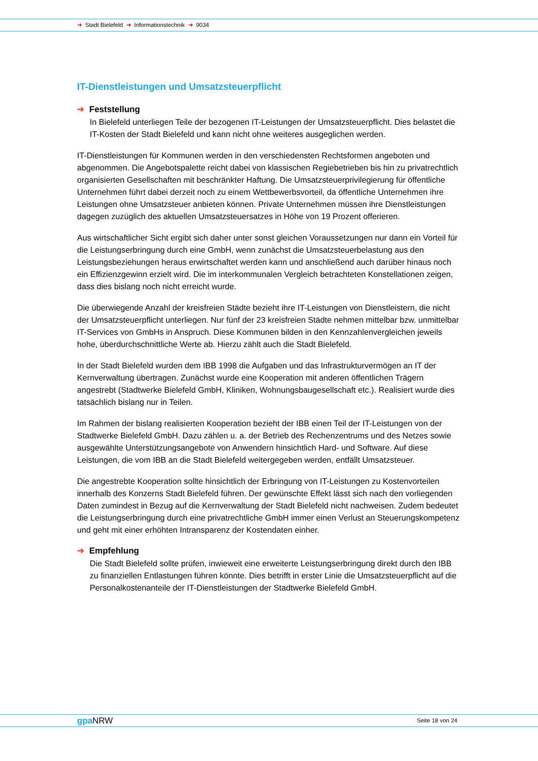➜ Stadt Bielefeld ➜ Informationstechnik ➜ 9034
IT-Dienstleistungen und Umsatzsteuerpflicht
➜ Feststellung
In Bielefeld unterliegen Teile der bezogenen IT-Leistungen der Umsatzsteuerpflicht. Dies belastet die IT-Kosten der Stadt Bielefeld und kann nicht ohne weiteres ausgeglichen werden.
IT-Dienstleistungen für Kommunen werden in den verschiedensten Rechtsformen angeboten und abgenommen. Die Angebotspalette reicht dabei von klassischen Regiebetrieben bis hin zu privatrechtlich organisierten Gesellschaften mit beschränkter Haftung. Die Umsatzsteuerprivilegierung für öffentliche Unternehmen führt dabei derzeit noch zu einem Wettbewerbsvorteil, da öffentliche Unternehmen ihre Leistungen ohne Umsatzsteuer anbieten können. Private Unternehmen müssen ihre Dienstleistungen dagegen zuzüglich des aktuellen Umsatzsteuersatzes in Höhe von 19 Prozent offerieren.
Aus wirtschaftlicher Sicht ergibt sich daher unter sonst gleichen Voraussetzungen nur dann ein Vorteil für die Leistungserbringung durch eine GmbH, wenn zunächst die Umsatzsteuerbelastung aus den Leistungsbeziehungen heraus erwirtschaftet werden kann und anschließend auch darüber hinaus noch ein Effizienzgewinn erzielt wird. Die im interkommunalen Vergleich betrachteten Konstellationen zeigen, dass dies bislang noch nicht erreicht wurde.
Die überwiegende Anzahl der kreisfreien Städte bezieht ihre IT-Leistungen von Dienstleistern, die nicht der Umsatzsteuerpflicht unterliegen. Nur fünf der 23 kreisfreien Städte nehmen mittelbar bzw. unmittelbar IT-Services von GmbHs in Anspruch. Diese Kommunen bilden in den Kennzahlenvergleichen jeweils hohe, überdurchschnittliche Werte ab. Hierzu zählt auch die Stadt Bielefeld.
In der Stadt Bielefeld wurden dem IBB 1998 die Aufgaben und das Infrastrukturvermögen an IT der Kernverwaltung übertragen. Zunächst wurde eine Kooperation mit anderen öffentlichen Trägern angestrebt (Stadtwerke Bielefeld GmbH, Kliniken, Wohnungsbaugesellschaft etc.). Realisiert wurde dies tatsächlich bislang nur in Teilen.
Im Rahmen der bislang realisierten Kooperation bezieht der IBB einen Teil der IT-Leistungen von der Stadtwerke Bielefeld GmbH. Dazu zählen u. a. der Betrieb des Rechenzentrums und des Netzes sowie ausgewählte Unterstützungsangebote von Anwendern hinsichtlich Hard- und Software. Auf diese Leistungen, die vom IBB an die Stadt Bielefeld weitergegeben werden, entfällt Umsatzsteuer.
Die angestrebte Kooperation sollte hinsichtlich der Erbringung von IT-Leistungen zu Kostenvorteilen innerhalb des Konzerns Stadt Bielefeld führen. Der gewünschte Effekt lässt sich nach den vorliegenden Daten zumindest in Bezug auf die Kernverwaltung der Stadt Bielefeld nicht nachweisen. Zudem bedeutet die Leistungserbringung durch eine privatrechtliche GmbH immer einen Verlust an Steuerungskompetenz und geht mit einer erhöhten Intransparenz der Kostendaten einher.
➜ Empfehlung
Die Stadt Bielefeld sollte prüfen, inwieweit eine erweiterte Leistungserbringung direkt durch den IBB zu finanziellen Entlastungen führen könnte. Dies betrifft in erster Linie die Umsatzsteuerpflicht auf die Personalkostenanteile der IT-Dienstleistungen der Stadtwerke Bielefeld GmbH.
gpa NRW Seite 18 von 24